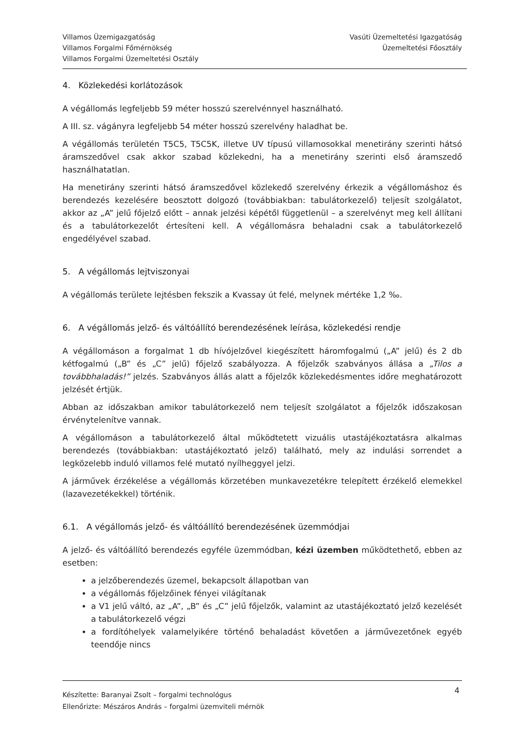Villamos Üzemigazgatóság
Villamos Forgalmi Főmérnökség
Villamos Forgalmi Üzemeltetési Osztály
Vasúti Üzemeltetési Igazgatóság
Üzemeltetési Főosztály
4. Közlekedési korlátozások
A végállomás legfeljebb 59 méter hosszú szerelvénnyel használható.
A III. sz. vágányra legfeljebb 54 méter hosszú szerelvény haladhat be.
A végállomás területén T5C5, T5C5K, illetve UV típusú villamosokkal menetirány szerinti hátsó áramszedővel csak akkor szabad közlekedni, ha a menetirány szerinti első áramszedő használhatatlan.
Ha menetirány szerinti hátsó áramszedővel közlekedő szerelvény érkezik a végállomáshoz és berendezés kezelésére beosztott dolgozó (továbbiakban: tabulátorkezelő) teljesít szolgálatot, akkor az „A” jelű főjelző előtt – annak jelzési képétől függetlenül – a szerelvényt meg kell állítani és a tabulátorkezelőt értesíteni kell. A végállomásra behaladni csak a tabulátorkezelő engedélyével szabad.
5. A végállomás lejtviszonyai
A végállomás területe lejtésben fekszik a Kvassay út felé, melynek mértéke 1,2 ‰.
6. A végállomás jelző- és váltóállító berendezésének leírása, közlekedési rendje
A végállomáson a forgalmat 1 db hívójelzővel kiegészített háromfogalmú („A” jelű) és 2 db kétfogalmú („B” és „C” jelű) főjelző szabályozza. A főjelzők szabványos állása a „Tilos a továbbhaladás!” jelzés. Szabványos állás alatt a főjelzők közlekedésmentes időre meghatározott jelzését értjük.
Abban az időszakban amikor tabulátorkezelő nem teljesít szolgálatot a főjelzők időszakosan érvénytelenítve vannak.
A végállomáson a tabulátorkezelő által működtetett vizuális utastájékoztatásra alkalmas berendezés (továbbiakban: utastájékoztató jelző) található, mely az indulási sorrendet a legközelebb induló villamos felé mutató nyílheggyel jelzi.
A járművek érzékelése a végállomás körzetében munkavezetékre telepített érzékelő elemekkel (lazavezetékekkel) történik.
6.1. A végállomás jelző- és váltóállító berendezésének üzemmódjai
A jelző- és váltóállító berendezés egyféle üzemmódban, kézi üzemben működtethető, ebben az esetben:
a jelzőberendezés üzemel, bekapcsolt állapotban van
a végállomás főjelzőinek fényei világítanak
a V1 jelű váltó, az „A”, „B” és „C” jelű főjelzők, valamint az utastájékoztató jelző kezelését a tabulátorkezelő végzi
a fordítóhelyek valamelyikére történő behaladást követően a járművezetőnek egyéb teendője nincs
Készítette: Baranyai Zsolt – forgalmi technológus
Ellenőrizte: Mészáros András – forgalmi üzemviteli mérnök
4